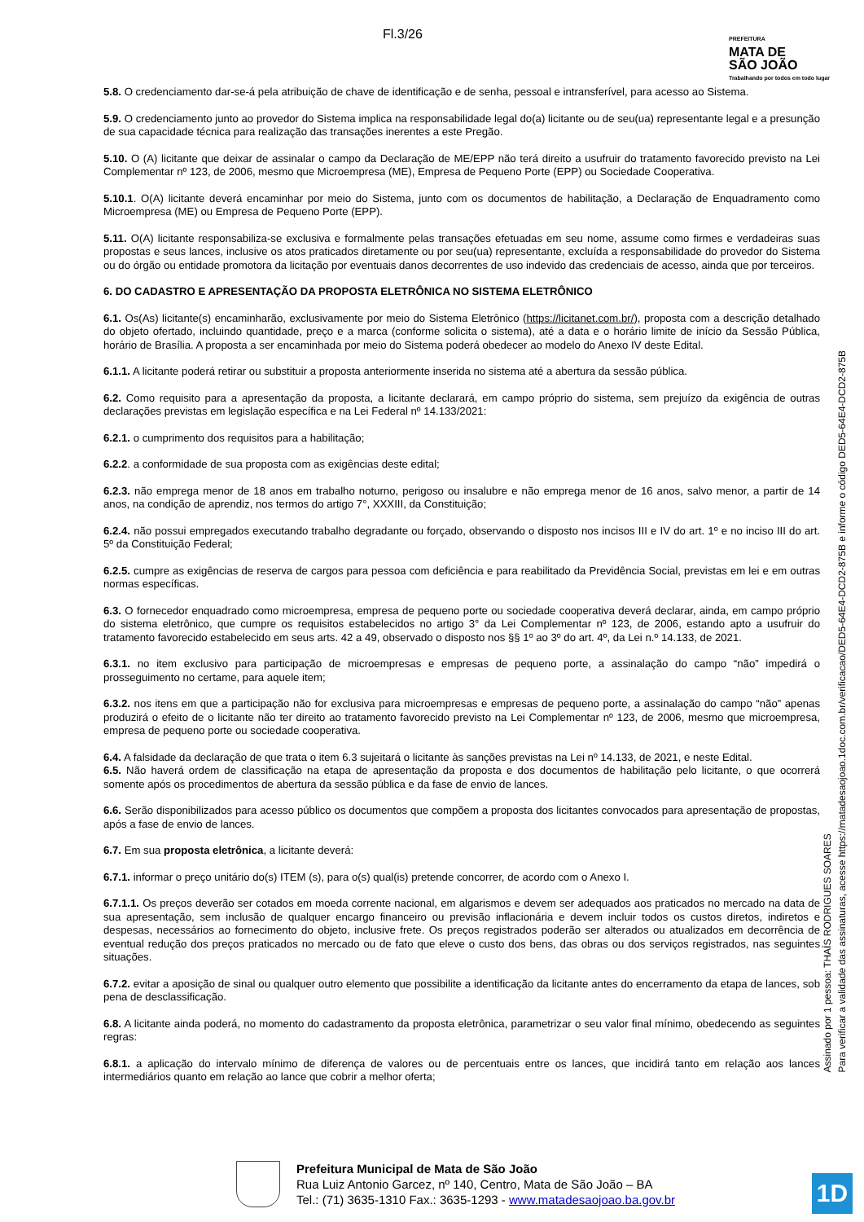Fl.3/26
PREFEITURA
MATA DE
SÃO JOÃO
Trabalhando por todos em todo lugar
5.8. O credenciamento dar-se-á pela atribuição de chave de identificação e de senha, pessoal e intransferível, para acesso ao Sistema.
5.9. O credenciamento junto ao provedor do Sistema implica na responsabilidade legal do(a) licitante ou de seu(ua) representante legal e a presunção de sua capacidade técnica para realização das transações inerentes a este Pregão.
5.10. O (A) licitante que deixar de assinalar o campo da Declaração de ME/EPP não terá direito a usufruir do tratamento favorecido previsto na Lei Complementar nº 123, de 2006, mesmo que Microempresa (ME), Empresa de Pequeno Porte (EPP) ou Sociedade Cooperativa.
5.10.1. O(A) licitante deverá encaminhar por meio do Sistema, junto com os documentos de habilitação, a Declaração de Enquadramento como Microempresa (ME) ou Empresa de Pequeno Porte (EPP).
5.11. O(A) licitante responsabiliza-se exclusiva e formalmente pelas transações efetuadas em seu nome, assume como firmes e verdadeiras suas propostas e seus lances, inclusive os atos praticados diretamente ou por seu(ua) representante, excluída a responsabilidade do provedor do Sistema ou do órgão ou entidade promotora da licitação por eventuais danos decorrentes de uso indevido das credenciais de acesso, ainda que por terceiros.
6. DO CADASTRO E APRESENTAÇÃO DA PROPOSTA ELETRÔNICA NO SISTEMA ELETRÔNICO
6.1. Os(As) licitante(s) encaminharão, exclusivamente por meio do Sistema Eletrônico (https://licitanet.com.br/), proposta com a descrição detalhado do objeto ofertado, incluindo quantidade, preço e a marca (conforme solicita o sistema), até a data e o horário limite de início da Sessão Pública, horário de Brasília. A proposta a ser encaminhada por meio do Sistema poderá obedecer ao modelo do Anexo IV deste Edital.
6.1.1. A licitante poderá retirar ou substituir a proposta anteriormente inserida no sistema até a abertura da sessão pública.
6.2. Como requisito para a apresentação da proposta, a licitante declarará, em campo próprio do sistema, sem prejuízo da exigência de outras declarações previstas em legislação específica e na Lei Federal nº 14.133/2021:
6.2.1. o cumprimento dos requisitos para a habilitação;
6.2.2. a conformidade de sua proposta com as exigências deste edital;
6.2.3. não emprega menor de 18 anos em trabalho noturno, perigoso ou insalubre e não emprega menor de 16 anos, salvo menor, a partir de 14 anos, na condição de aprendiz, nos termos do artigo 7°, XXXIII, da Constituição;
6.2.4. não possui empregados executando trabalho degradante ou forçado, observando o disposto nos incisos III e IV do art. 1º e no inciso III do art. 5º da Constituição Federal;
6.2.5. cumpre as exigências de reserva de cargos para pessoa com deficiência e para reabilitado da Previdência Social, previstas em lei e em outras normas específicas.
6.3. O fornecedor enquadrado como microempresa, empresa de pequeno porte ou sociedade cooperativa deverá declarar, ainda, em campo próprio do sistema eletrônico, que cumpre os requisitos estabelecidos no artigo 3° da Lei Complementar nº 123, de 2006, estando apto a usufruir do tratamento favorecido estabelecido em seus arts. 42 a 49, observado o disposto nos §§ 1º ao 3º do art. 4º, da Lei n.º 14.133, de 2021.
6.3.1. no item exclusivo para participação de microempresas e empresas de pequeno porte, a assinalação do campo “não” impedirá o prosseguimento no certame, para aquele item;
6.3.2. nos itens em que a participação não for exclusiva para microempresas e empresas de pequeno porte, a assinalação do campo “não” apenas produzirá o efeito de o licitante não ter direito ao tratamento favorecido previsto na Lei Complementar nº 123, de 2006, mesmo que microempresa, empresa de pequeno porte ou sociedade cooperativa.
6.4. A falsidade da declaração de que trata o item 6.3 sujeitará o licitante às sanções previstas na Lei nº 14.133, de 2021, e neste Edital.
6.5. Não haverá ordem de classificação na etapa de apresentação da proposta e dos documentos de habilitação pelo licitante, o que ocorrerá somente após os procedimentos de abertura da sessão pública e da fase de envio de lances.
6.6. Serão disponibilizados para acesso público os documentos que compõem a proposta dos licitantes convocados para apresentação de propostas, após a fase de envio de lances.
6.7. Em sua proposta eletrônica, a licitante deverá:
6.7.1. informar o preço unitário do(s) ITEM (s), para o(s) qual(is) pretende concorrer, de acordo com o Anexo I.
6.7.1.1. Os preços deverão ser cotados em moeda corrente nacional, em algarismos e devem ser adequados aos praticados no mercado na data de sua apresentação, sem inclusão de qualquer encargo financeiro ou previsão inflacionária e devem incluir todos os custos diretos, indiretos e despesas, necessários ao fornecimento do objeto, inclusive frete. Os preços registrados poderão ser alterados ou atualizados em decorrência de eventual redução dos preços praticados no mercado ou de fato que eleve o custo dos bens, das obras ou dos serviços registrados, nas seguintes situações.
6.7.2. evitar a aposição de sinal ou qualquer outro elemento que possibilite a identificação da licitante antes do encerramento da etapa de lances, sob pena de desclassificação.
6.8. A licitante ainda poderá, no momento do cadastramento da proposta eletrônica, parametrizar o seu valor final mínimo, obedecendo as seguintes regras:
6.8.1. a aplicação do intervalo mínimo de diferença de valores ou de percentuais entre os lances, que incidirá tanto em relação aos lances intermediários quanto em relação ao lance que cobrir a melhor oferta;
Assinado por 1 pessoa: THAÍS RODRIGUES SOARES
Para verificar a validade das assinaturas, acesse https://matadesaojoao.1doc.com.br/verificacao/DED5-64E4-DCD2-875B e informe o código DED5-64E4-DCD2-875B
Prefeitura Municipal de Mata de São João
Rua Luiz Antonio Garcez, nº 140, Centro, Mata de São João – BA
Tel.: (71) 3635-1310 Fax.: 3635-1293 - www.matadesaojoao.ba.gov.br
1D